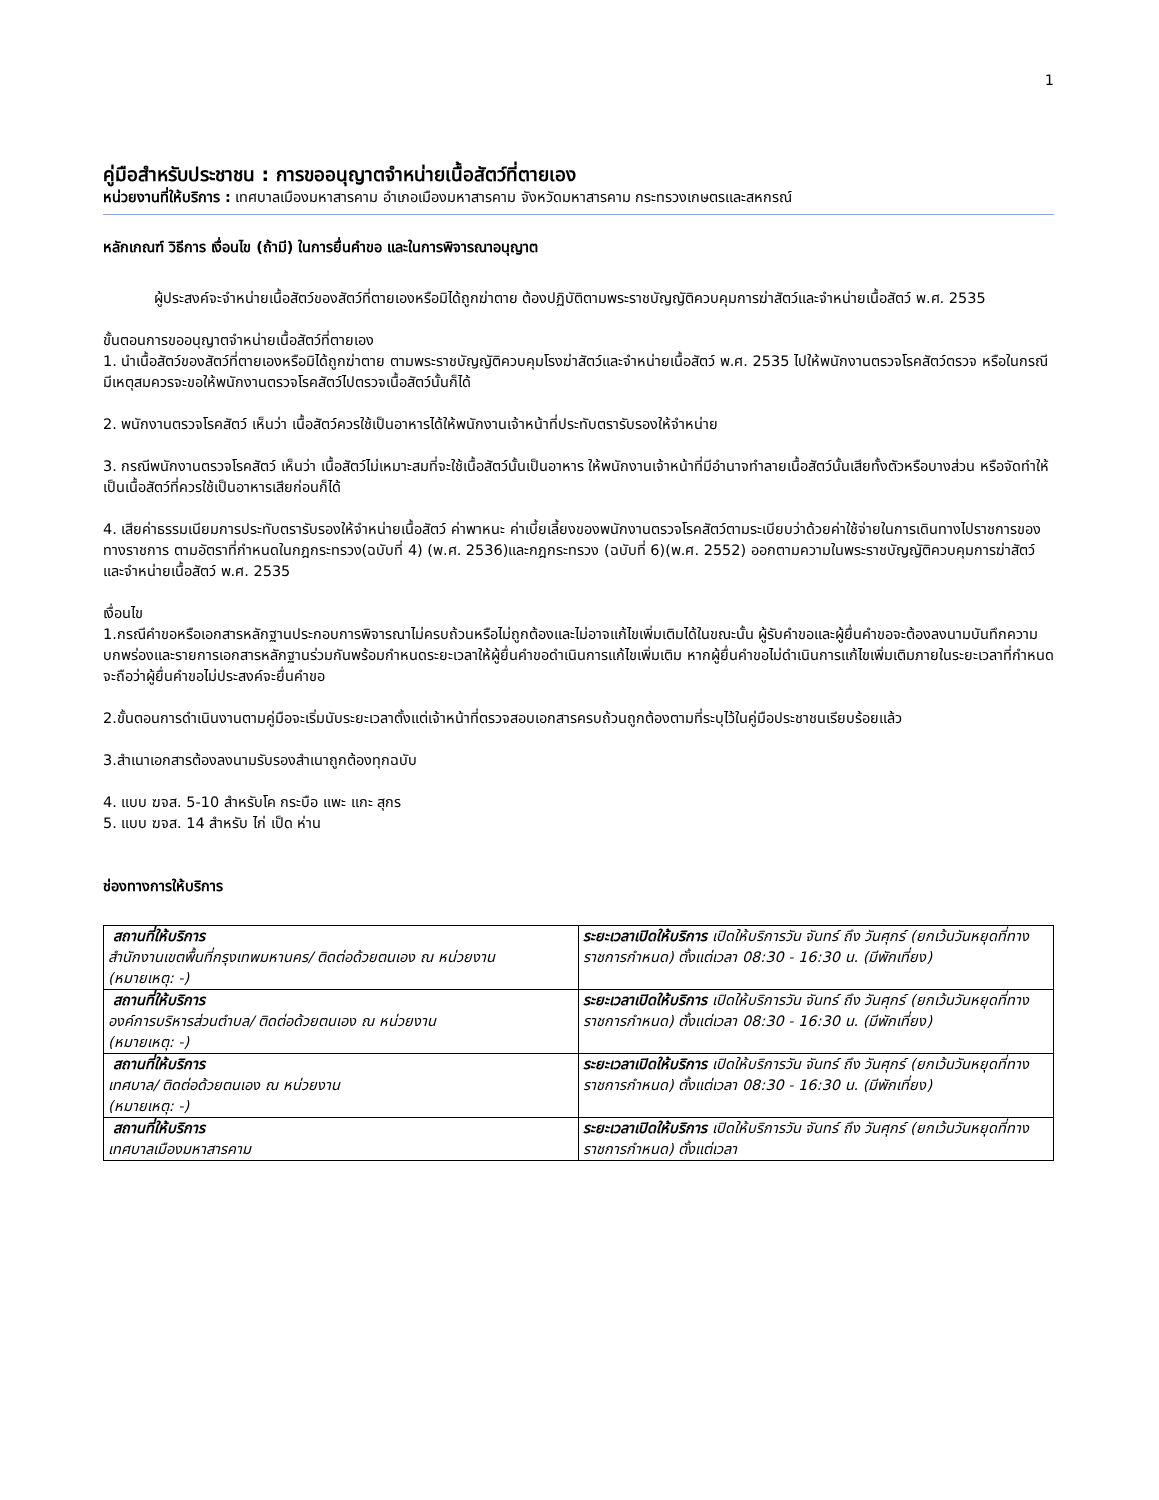1
คู่มือสำหรับประชาชน : การขออนุญาตจำหน่ายเนื้อสัตว์ที่ตายเอง
หน่วยงานที่ให้บริการ : เทศบาลเมืองมหาสารคาม อำเภอเมืองมหาสารคาม จังหวัดมหาสารคาม กระทรวงเกษตรและสหกรณ์
หลักเกณฑ์ วิธีการ เงื่อนไข (ถ้ามี) ในการยื่นคำขอ และในการพิจารณาอนุญาต
ผู้ประสงค์จะจำหน่ายเนื้อสัตว์ของสัตว์ที่ตายเองหรือมิได้ถูกฆ่าตาย ต้องปฏิบัติตามพระราชบัญญัติควบคุมการฆ่าสัตว์และจำหน่ายเนื้อสัตว์ พ.ศ. 2535
ขั้นตอนการขออนุญาตจำหน่ายเนื้อสัตว์ที่ตายเอง
1. นำเนื้อสัตว์ของสัตว์ที่ตายเองหรือมิได้ถูกฆ่าตาย ตามพระราชบัญญัติควบคุมโรงฆ่าสัตว์และจำหน่ายเนื้อสัตว์ พ.ศ. 2535 ไปให้พนักงานตรวจโรคสัตว์ตรวจ หรือในกรณีมีเหตุสมควรจะขอให้พนักงานตรวจโรคสัตว์ไปตรวจเนื้อสัตว์นั้นก็ได้
2. พนักงานตรวจโรคสัตว์ เห็นว่า เนื้อสัตว์ควรใช้เป็นอาหารได้ให้พนักงานเจ้าหน้าที่ประทับตรารับรองให้จำหน่าย
3. กรณีพนักงานตรวจโรคสัตว์ เห็นว่า เนื้อสัตว์ไม่เหมาะสมที่จะใช้เนื้อสัตว์นั้นเป็นอาหาร ให้พนักงานเจ้าหน้าที่มีอำนาจทำลายเนื้อสัตว์นั้นเสียทั้งตัวหรือบางส่วน หรือจัดทำให้เป็นเนื้อสัตว์ที่ควรใช้เป็นอาหารเสียก่อนก็ได้
4. เสียค่าธรรมเนียมการประทับตรารับรองให้จำหน่ายเนื้อสัตว์ ค่าพาหนะ ค่าเบี้ยเลี้ยงของพนักงานตรวจโรคสัตว์ตามระเบียบว่าด้วยค่าใช้จ่ายในการเดินทางไปราชการของทางราชการ ตามอัตราที่กำหนดในกฎกระทรวง(ฉบับที่ 4) (พ.ศ. 2536)และกฎกระทรวง (ฉบับที่ 6)(พ.ศ. 2552) ออกตามความในพระราชบัญญัติควบคุมการฆ่าสัตว์และจำหน่ายเนื้อสัตว์ พ.ศ. 2535
เงื่อนไข
1.กรณีคำขอหรือเอกสารหลักฐานประกอบการพิจารณาไม่ครบถ้วนหรือไม่ถูกต้องและไม่อาจแก้ไขเพิ่มเติมได้ในขณะนั้น ผู้รับคำขอและผู้ยื่นคำขอจะต้องลงนามบันทึกความบกพร่องและรายการเอกสารหลักฐานร่วมกันพร้อมกำหนดระยะเวลาให้ผู้ยื่นคำขอดำเนินการแก้ไขเพิ่มเติม หากผู้ยื่นคำขอไม่ดำเนินการแก้ไขเพิ่มเติมภายในระยะเวลาที่กำหนดจะถือว่าผู้ยื่นคำขอไม่ประสงค์จะยื่นคำขอ
2.ขั้นตอนการดำเนินงานตามคู่มือจะเริ่มนับระยะเวลาตั้งแต่เจ้าหน้าที่ตรวจสอบเอกสารครบถ้วนถูกต้องตามที่ระบุไว้ในคู่มือประชาชนเรียบร้อยแล้ว
3.สำเนาเอกสารต้องลงนามรับรองสำเนาถูกต้องทุกฉบับ
4. แบบ ฆจส. 5-10 สำหรับโค กระบือ แพะ แกะ สุกร
5. แบบ ฆจส. 14 สำหรับ ไก่ เป็ด ห่าน
ช่องทางการให้บริการ
| สถานที่ให้บริการ สำนักงานเขตพื้นที่กรุงเทพมหานคร/ ติดต่อด้วยตนเอง ณ หน่วยงาน (หมายเหตุ: -) | ระยะเวลาเปิดให้บริการ เปิดให้บริการวัน จันทร์ ถึง วันศุกร์ (ยกเว้นวันหยุดที่ทางราชการกำหนด) ตั้งแต่เวลา 08:30 - 16:30 น. (มีพักเที่ยง) |
| สถานที่ให้บริการ องค์การบริหารส่วนตำบล/ ติดต่อด้วยตนเอง ณ หน่วยงาน (หมายเหตุ: -) | ระยะเวลาเปิดให้บริการ เปิดให้บริการวัน จันทร์ ถึง วันศุกร์ (ยกเว้นวันหยุดที่ทางราชการกำหนด) ตั้งแต่เวลา 08:30 - 16:30 น. (มีพักเที่ยง) |
| สถานที่ให้บริการ เทศบาล/ ติดต่อด้วยตนเอง ณ หน่วยงาน (หมายเหตุ: -) | ระยะเวลาเปิดให้บริการ เปิดให้บริการวัน จันทร์ ถึง วันศุกร์ (ยกเว้นวันหยุดที่ทางราชการกำหนด) ตั้งแต่เวลา 08:30 - 16:30 น. (มีพักเที่ยง) |
| สถานที่ให้บริการ เทศบาลเมืองมหาสารคาม | ระยะเวลาเปิดให้บริการ เปิดให้บริการวัน จันทร์ ถึง วันศุกร์ (ยกเว้นวันหยุดที่ทางราชการกำหนด) ตั้งแต่เวลา |